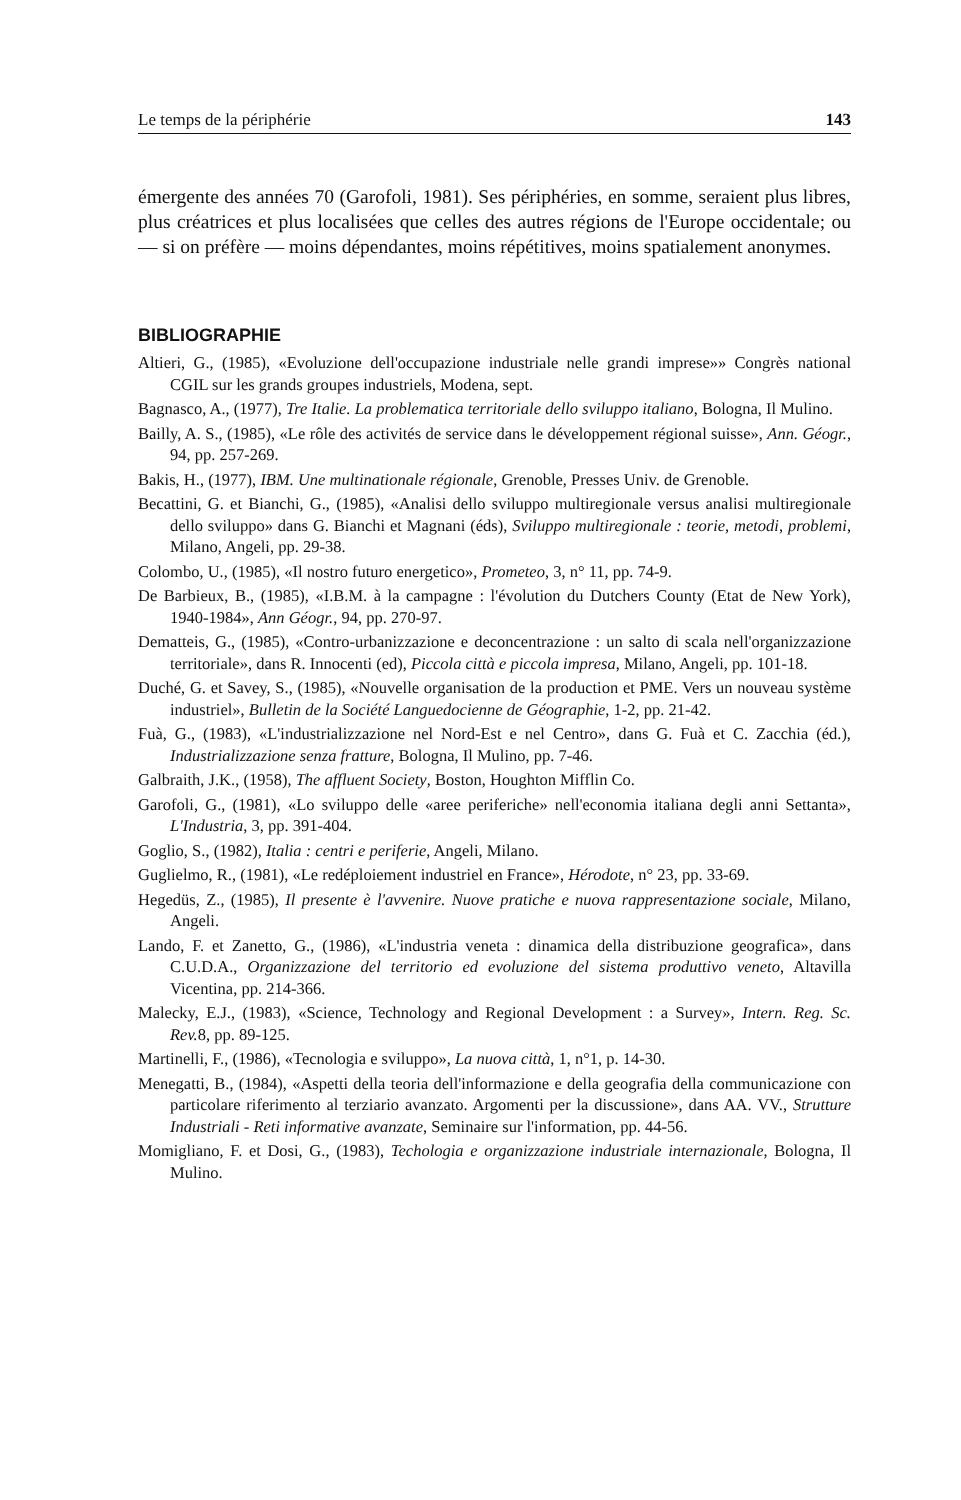Le temps de la périphérie 143
émergente des années 70 (Garofoli, 1981). Ses périphéries, en somme, seraient plus libres, plus créatrices et plus localisées que celles des autres régions de l'Europe occidentale; ou — si on préfère — moins dépendantes, moins répétitives, moins spatialement anonymes.
BIBLIOGRAPHIE
Altieri, G., (1985), «Evoluzione dell'occupazione industriale nelle grandi imprese»» Congrès national CGIL sur les grands groupes industriels, Modena, sept.
Bagnasco, A., (1977), Tre Italie. La problematica territoriale dello sviluppo italiano, Bologna, Il Mulino.
Bailly, A. S., (1985), «Le rôle des activités de service dans le développement régional suisse», Ann. Géogr., 94, pp. 257-269.
Bakis, H., (1977), IBM. Une multinationale régionale, Grenoble, Presses Univ. de Grenoble.
Becattini, G. et Bianchi, G., (1985), «Analisi dello sviluppo multiregionale versus analisi multiregionale dello sviluppo» dans G. Bianchi et Magnani (éds), Sviluppo multiregionale : teorie, metodi, problemi, Milano, Angeli, pp. 29-38.
Colombo, U., (1985), «Il nostro futuro energetico», Prometeo, 3, n° 11, pp. 74-9.
De Barbieux, B., (1985), «I.B.M. à la campagne : l'évolution du Dutchers County (Etat de New York), 1940-1984», Ann Géogr., 94, pp. 270-97.
Dematteis, G., (1985), «Contro-urbanizzazione e deconcentrazione : un salto di scala nell'organizzazione territoriale», dans R. Innocenti (ed), Piccola città e piccola impresa, Milano, Angeli, pp. 101-18.
Duché, G. et Savey, S., (1985), «Nouvelle organisation de la production et PME. Vers un nouveau système industriel», Bulletin de la Société Languedocienne de Géographie, 1-2, pp. 21-42.
Fuà, G., (1983), «L'industrializzazione nel Nord-Est e nel Centro», dans G. Fuà et C. Zacchia (éd.), Industrializzazione senza fratture, Bologna, Il Mulino, pp. 7-46.
Galbraith, J.K., (1958), The affluent Society, Boston, Houghton Mifflin Co.
Garofoli, G., (1981), «Lo sviluppo delle «aree periferiche» nell'economia italiana degli anni Settanta», L'Industria, 3, pp. 391-404.
Goglio, S., (1982), Italia : centri e periferie, Angeli, Milano.
Guglielmo, R., (1981), «Le redéploiement industriel en France», Hérodote, n° 23, pp. 33-69.
Hegedüs, Z., (1985), Il presente è l'avvenire. Nuove pratiche e nuova rappresentazione sociale, Milano, Angeli.
Lando, F. et Zanetto, G., (1986), «L'industria veneta : dinamica della distribuzione geografica», dans C.U.D.A., Organizzazione del territorio ed evoluzione del sistema produttivo veneto, Altavilla Vicentina, pp. 214-366.
Malecky, E.J., (1983), «Science, Technology and Regional Development : a Survey», Intern. Reg. Sc. Rev. 8, pp. 89-125.
Martinelli, F., (1986), «Tecnologia e sviluppo», La nuova città, 1, n°1, p. 14-30.
Menegatti, B., (1984), «Aspetti della teoria dell'informazione e della geografia della communicazione con particolare riferimento al terziario avanzato. Argomenti per la discussione», dans AA. VV., Strutture Industriali - Reti informative avanzate, Seminaire sur l'information, pp. 44-56.
Momigliano, F. et Dosi, G., (1983), Techologia e organizzazione industriale internazionale, Bologna, Il Mulino.